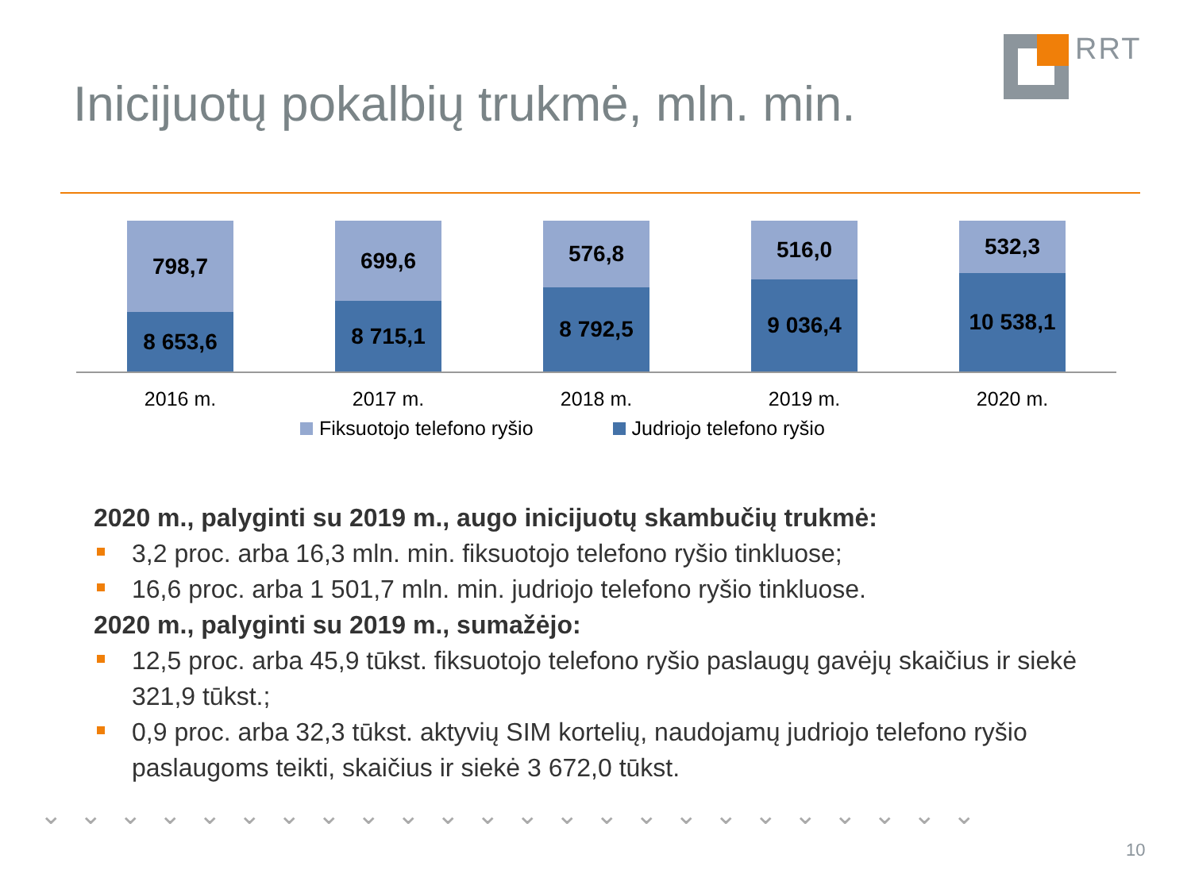RRT
Inicijuotų pokalbių trukmė, mln. min.
798,7
8 653,6
699,6
8 715,1
576,8
8 792,5
516,0
9 036,4
532,3
10 538,1
2016 m. 2017 m. 2018 m. 2019 m. 2020 m.
Fiksuotojo telefono ryšio Judriojo telefono ryšio
2020 m., palyginti su 2019 m., augo inicijuotų skambučių trukmė:
3,2 proc. arba 16,3 mln. min. fiksuotojo telefono ryšio tinkluose;
16,6 proc. arba 1 501,7 mln. min. judriojo telefono ryšio tinkluose.
2020 m., palyginti su 2019 m., sumažėjo:
12,5 proc. arba 45,9 tūkst. fiksuotojo telefono ryšio paslaugų gavėjų skaičius ir siekė 321,9 tūkst.;
0,9 proc. arba 32,3 tūkst. aktyvių SIM kortelių, naudojamų judriojo telefono ryšio paslaugoms teikti, skaičius ir siekė 3 672,0 tūkst.
⌄⌄⌄⌄⌄⌄⌄⌄⌄⌄⌄⌄⌄⌄⌄⌄⌄⌄⌄⌄⌄⌄⌄⌄
10